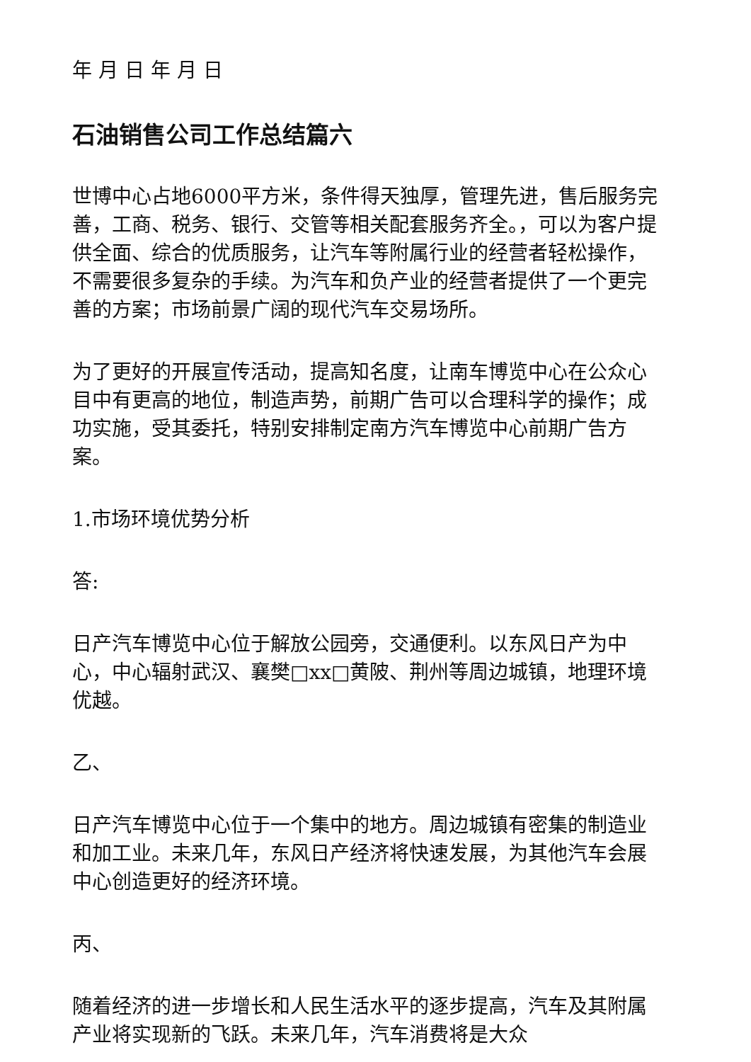年 月 日 年 月 日
石油销售公司工作总结篇六
世博中心占地6000平方米，条件得天独厚，管理先进，售后服务完善，工商、税务、银行、交管等相关配套服务齐全。，可以为客户提供全面、综合的优质服务，让汽车等附属行业的经营者轻松操作，不需要很多复杂的手续。为汽车和负产业的经营者提供了一个更完善的方案；市场前景广阔的现代汽车交易场所。
为了更好的开展宣传活动，提高知名度，让南车博览中心在公众心目中有更高的地位，制造声势，前期广告可以合理科学的操作；成功实施，受其委托，特别安排制定南方汽车博览中心前期广告方案。
1.市场环境优势分析
答:
日产汽车博览中心位于解放公园旁，交通便利。以东风日产为中心，中心辐射武汉、襄樊□xx□黄陂、荆州等周边城镇，地理环境优越。
乙、
日产汽车博览中心位于一个集中的地方。周边城镇有密集的制造业和加工业。未来几年，东风日产经济将快速发展，为其他汽车会展中心创造更好的经济环境。
丙、
随着经济的进一步增长和人民生活水平的逐步提高，汽车及其附属产业将实现新的飞跃。未来几年，汽车消费将是大众